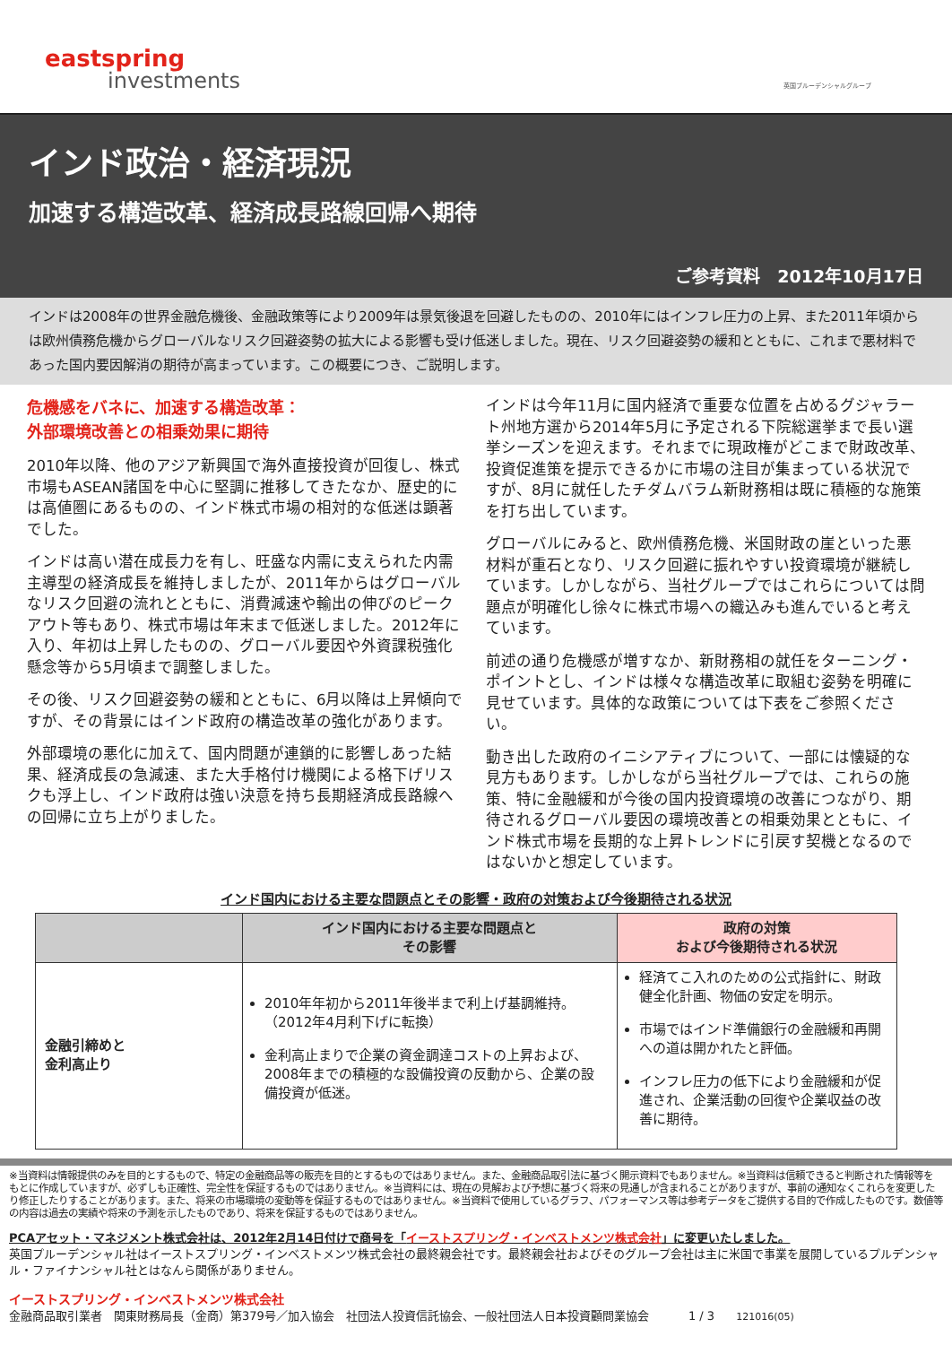eastspring
investments 英国プルーデンシャルグループ
インド政治・経済現況
加速する構造改革、経済成長路線回帰へ期待
ご参考資料　2012年10月17日
インドは2008年の世界金融危機後、金融政策等により2009年は景気後退を回避したものの、2010年にはインフレ圧力の上昇、また2011年頃からは欧州債務危機からグローバルなリスク回避姿勢の拡大による影響も受け低迷しました。現在、リスク回避姿勢の緩和とともに、これまで悪材料であった国内要因解消の期待が高まっています。この概要につき、ご説明します。
危機感をバネに、加速する構造改革：
外部環境改善との相乗効果に期待
2010年以降、他のアジア新興国で海外直接投資が回復し、株式市場もASEAN諸国を中心に堅調に推移してきたなか、歴史的には高値圏にあるものの、インド株式市場の相対的な低迷は顕著でした。
インドは高い潜在成長力を有し、旺盛な内需に支えられた内需主導型の経済成長を維持しましたが、2011年からはグローバルなリスク回避の流れとともに、消費減速や輸出の伸びのピークアウト等もあり、株式市場は年末まで低迷しました。2012年に入り、年初は上昇したものの、グローバル要因や外資課税強化懸念等から5月頃まで調整しました。
その後、リスク回避姿勢の緩和とともに、6月以降は上昇傾向ですが、その背景にはインド政府の構造改革の強化があります。
外部環境の悪化に加えて、国内問題が連鎖的に影響しあった結果、経済成長の急減速、また大手格付け機関による格下げリスクも浮上し、インド政府は強い決意を持ち長期経済成長路線への回帰に立ち上がりました。
インドは今年11月に国内経済で重要な位置を占めるグジャラート州地方選から2014年5月に予定される下院総選挙まで長い選挙シーズンを迎えます。それまでに現政権がどこまで財政改革、投資促進策を提示できるかに市場の注目が集まっている状況ですが、8月に就任したチダムバラム新財務相は既に積極的な施策を打ち出しています。
グローバルにみると、欧州債務危機、米国財政の崖といった悪材料が重石となり、リスク回避に振れやすい投資環境が継続しています。しかしながら、当社グループではこれらについては問題点が明確化し徐々に株式市場への織込みも進んでいると考えています。
前述の通り危機感が増すなか、新財務相の就任をターニング・ポイントとし、インドは様々な構造改革に取組む姿勢を明確に見せています。具体的な政策については下表をご参照ください。
動き出した政府のイニシアティブについて、一部には懐疑的な見方もあります。しかしながら当社グループでは、これらの施策、特に金融緩和が今後の国内投資環境の改善につながり、期待されるグローバル要因の環境改善との相乗効果とともに、インド株式市場を長期的な上昇トレンドに引戻す契機となるのではないかと想定しています。
インド国内における主要な問題点とその影響・政府の対策および今後期待される状況
| | インド国内における主要な問題点と その影響 | 政府の対策 および今後期待される状況 |
| --- | --- | --- |
| 金融引締めと 金利高止り | 2010年年初から2011年後半まで利上げ基調維持。 （2012年4月利下げに転換） 金利高止まりで企業の資金調達コストの上昇および、2008年までの積極的な設備投資の反動から、企業の設備投資が低迷。 | 経済てこ入れのための公式指針に、財政健全化計画、物価の安定を明示。 市場ではインド準備銀行の金融緩和再開への道は開かれたと評価。 インフレ圧力の低下により金融緩和が促進され、企業活動の回復や企業収益の改善に期待。 |
※当資料は情報提供のみを目的とするもので、特定の金融商品等の販売を目的とするものではありません。また、金融商品取引法に基づく開示資料でもありません。※当資料は信頼できると判断された情報等をもとに作成していますが、必ずしも正確性、完全性を保証するものではありません。※当資料には、現在の見解および予想に基づく将来の見通しが含まれることがありますが、事前の通知なくこれらを変更したり修正したりすることがあります。また、将来の市場環境の変動等を保証するものではありません。※当資料で使用しているグラフ、パフォーマンス等は参考データをご提供する目的で作成したものです。数値等の内容は過去の実績や将来の予測を示したものであり、将来を保証するものではありません。
PCAアセット・マネジメント株式会社は、2012年2月14日付けで商号を「イーストスプリング・インベストメンツ株式会社」に変更いたしました。
英国プルーデンシャル社はイーストスプリング・インベストメンツ株式会社の最終親会社です。最終親会社およびそのグループ会社は主に米国で事業を展開しているプルデンシャル・ファイナンシャル社とはなんら関係がありません。
イーストスプリング・インベストメンツ株式会社
金融商品取引業者　関東財務局長（金商）第379号／加入協会　社団法人投資信託協会、一般社団法人日本投資顧問業協会 1 / 3 121016(05)